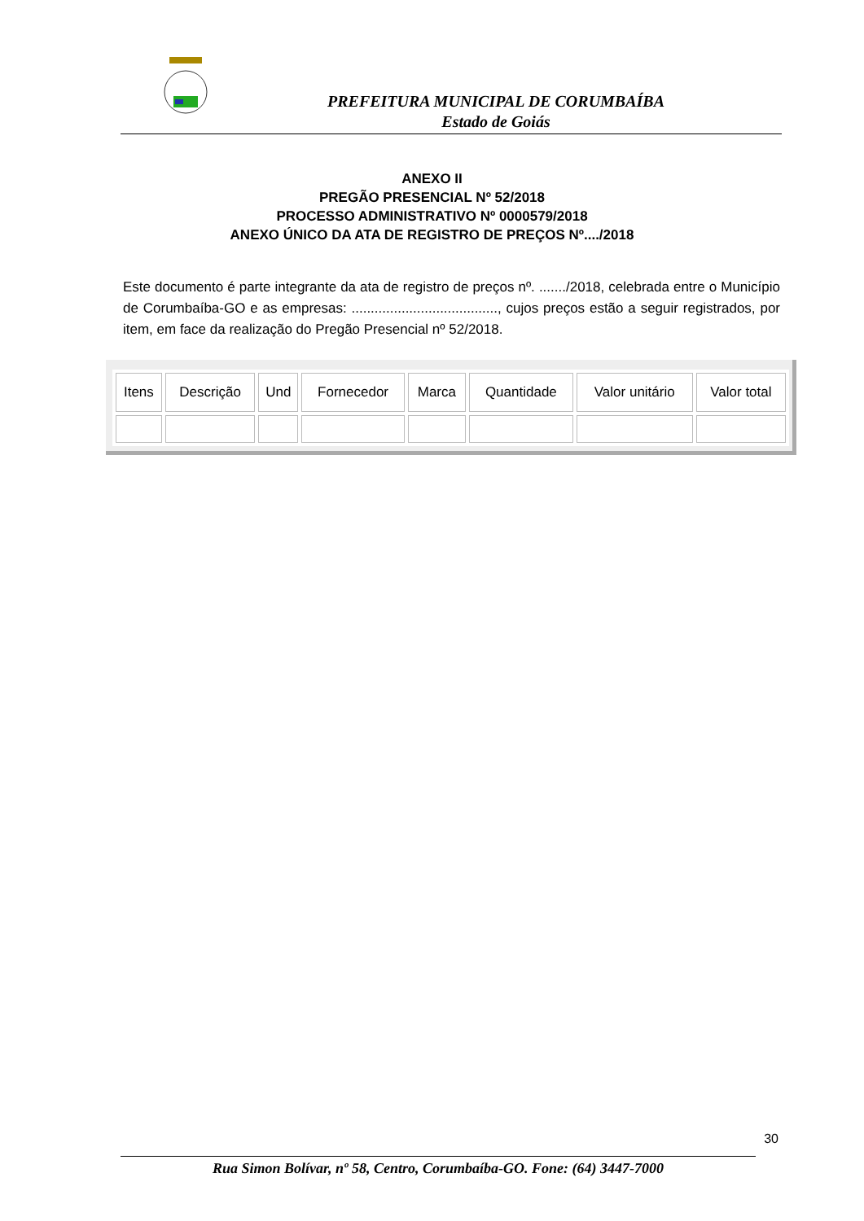PREFEITURA MUNICIPAL DE CORUMBAÍBA
Estado de Goiás
ANEXO II
PREGÃO PRESENCIAL Nº 52/2018
PROCESSO ADMINISTRATIVO Nº 0000579/2018
ANEXO ÚNICO DA ATA DE REGISTRO DE PREÇOS Nº..../2018
Este documento é parte integrante da ata de registro de preços nº. ......./2018, celebrada entre o Município de Corumbaíba-GO e as empresas: ......................................, cujos preços estão a seguir registrados, por item, em face da realização do Pregão Presencial nº 52/2018.
| Itens | Descrição | Und | Fornecedor | Marca | Quantidade | Valor unitário | Valor total |
30
Rua Simon Bolívar, nº 58, Centro, Corumbaíba-GO. Fone: (64) 3447-7000